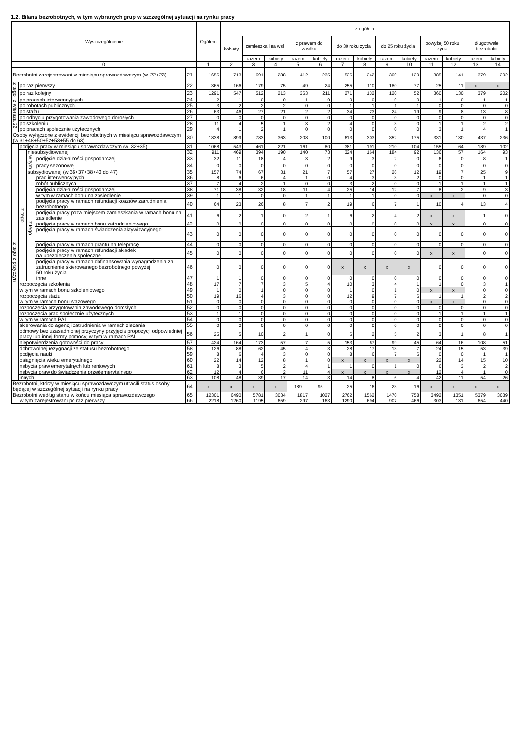1.2. Bilans bezrobotnych, w tym wybranych grup w szczególnej sytuacji na rynku pracy
| Wyszczególnienie | | | | | Ogółem | z ogółem | | | | | | | | | | | | |
| --- | --- | --- | --- | --- | --- | --- | --- | --- | --- | --- | --- | --- | --- | --- | --- | --- | --- | --- |
| | | | | | | kobiety | zamieszkali na wsi | | z prawem do zasiłku | | do 30 roku życia | | do 25 roku życia | | powyżej 50 roku życia | | długotrwale bezrobotni | |
| | | | | | | | razem | kobiety | razem | kobiety | razem | kobiety | razem | kobiety | razem | kobiety | razem | kobiety |
| 0 | | | | | 1 | 2 | 3 | 4 | 5 | 6 | 7 | 8 | 9 | 10 | 11 | 12 | 13 | 14 |
| Bezrobotni zarejestrowani w miesiącu sprawozdawczym (w. 22+23) | | | | 21 | 1656 | 713 | 691 | 288 | 412 | 235 | 526 | 242 | 300 | 129 | 385 | 141 | 379 | 202 |
| z tego | po raz pierwszy | | | 22 | 365 | 166 | 179 | 75 | 49 | 24 | 255 | 110 | 180 | 77 | 25 | 11 | x | x |
| | po raz kolejny | | | 23 | 1291 | 547 | 512 | 213 | 363 | 211 | 271 | 132 | 120 | 52 | 360 | 130 | 379 | 202 |
| z wiersza 22 | po pracach interwencyjnych | | | 24 | 2 | 1 | 0 | 0 | 1 | 0 | 0 | 0 | 0 | 0 | 1 | 0 | 1 | 1 |
| | po robotach publicznych | | | 25 | 3 | 2 | 2 | 2 | 0 | 0 | 1 | 1 | 1 | 1 | 0 | 0 | 0 | 0 |
| | po stażu | | | 26 | 63 | 46 | 27 | 21 | 2 | 2 | 34 | 23 | 24 | 19 | 9 | 8 | 13 | 8 |
| | po odbyciu przygotowania zawodowego dorosłych | | | 27 | 0 | 0 | 0 | 0 | 0 | 0 | 0 | 0 | 0 | 0 | 0 | 0 | 0 | 0 |
| | po szkoleniu | | | 28 | 11 | 4 | 5 | 1 | 3 | 2 | 4 | 0 | 3 | 0 | 1 | 1 | 2 | 2 |
| | po pracach społecznie użytecznych | | | 29 | 4 | 1 | 2 | 1 | 0 | 0 | 0 | 0 | 0 | 0 | 3 | 1 | 4 | 1 |
| Osoby wyłączone z ewidencji bezrobotnych w miesiącu sprawozdawczym (w.31+48+50+52+53+55 do 63) | | | | 30 | 1838 | 899 | 783 | 363 | 208 | 100 | 613 | 303 | 352 | 175 | 331 | 130 | 437 | 236 |
| z tego z przyczyn | podjęcia pracy w miesiącu sprawozdawczym (w. 32+35) | | | 31 | 1068 | 543 | 461 | 221 | 161 | 80 | 381 | 191 | 210 | 104 | 155 | 64 | 189 | 102 |
| | z tego | niesubsydiowanej | | 32 | 911 | 469 | 394 | 190 | 140 | 73 | 324 | 164 | 184 | 92 | 136 | 57 | 164 | 93 |
| | | w tym | podjęcie działalności gospodarczej | 33 | 32 | 11 | 18 | 4 | 3 | 2 | 9 | 3 | 2 | 0 | 6 | 0 | 8 | 1 |
| | | | pracy sezonowej | 34 | 0 | 0 | 0 | 0 | 0 | 0 | 0 | 0 | 0 | 0 | 0 | 0 | 0 | 0 |
| | | subsydiowanej (w.36+37+38+40 do 47) | | 35 | 157 | 74 | 67 | 31 | 21 | 7 | 57 | 27 | 26 | 12 | 19 | 7 | 25 | 9 |
| | | z tego | prac interwencyjnych | 36 | 8 | 6 | 6 | 4 | 1 | 0 | 4 | 3 | 3 | 2 | 0 | 0 | 1 | 1 |
| | | | robót publicznych | 37 | 7 | 4 | 2 | 1 | 0 | 0 | 3 | 2 | 0 | 0 | 1 | 1 | 1 | 1 |
| | | | podjęcia działalności gospodarczej | 38 | 71 | 38 | 32 | 18 | 11 | 4 | 25 | 14 | 12 | 7 | 8 | 2 | 9 | 3 |
| | | | w tym w ramach bonu na zasiedlenie | 39 | 1 | 1 | 0 | 0 | 1 | 1 | 1 | 1 | 0 | 0 | x | x | 0 | 0 |
| | | | podjęcia pracy w ramach refundacji kosztów zatrudnienia bezrobotnego | 40 | 64 | 23 | 26 | 8 | 7 | 2 | 19 | 6 | 7 | 1 | 10 | 4 | 13 | 4 |
| | | | podjęcia pracy poza miejscem zamieszkania w ramach bonu na zasiedlenie | 41 | 6 | 2 | 1 | 0 | 2 | 1 | 6 | 2 | 4 | 2 | x | x | 1 | 0 |
| | | | podjęcia pracy w ramach bonu zatrudnieniowego | 42 | 0 | 0 | 0 | 0 | 0 | 0 | 0 | 0 | 0 | 0 | x | x | 0 | 0 |
| | | | podjęcia pracy w ramach świadczenia aktywizacyjnego | 43 | 0 | 0 | 0 | 0 | 0 | 0 | 0 | 0 | 0 | 0 | 0 | 0 | 0 | 0 |
| | | | podjęcia pracy w ramach grantu na telepracę | 44 | 0 | 0 | 0 | 0 | 0 | 0 | 0 | 0 | 0 | 0 | 0 | 0 | 0 | 0 |
| | | | podjęcia pracy w ramach refundacji składek na ubezpieczenia społeczne | 45 | 0 | 0 | 0 | 0 | 0 | 0 | 0 | 0 | 0 | 0 | x | x | 0 | 0 |
| | | | podjęcia pracy w ramach dofinansowania wynagrodzenia za zatrudnienie skierowanego bezrobotnego powyżej 50 roku życia | 46 | 0 | 0 | 0 | 0 | 0 | 0 | x | x | x | x | 0 | 0 | 0 | 0 |
| | | | inne | 47 | 1 | 1 | 0 | 0 | 0 | 0 | 0 | 0 | 0 | 0 | 0 | 0 | 0 | 0 |
| | rozpoczęcia szkolenia | | | 48 | 17 | 7 | 7 | 3 | 5 | 4 | 10 | 3 | 4 | 1 | 1 | 0 | 3 | 1 |
| | w tym w ramach bonu szkoleniowego | | | 49 | 1 | 0 | 1 | 0 | 0 | 0 | 1 | 0 | 1 | 0 | x | x | 0 | 0 |
| | rozpoczęcia stażu | | | 50 | 19 | 16 | 4 | 3 | 0 | 0 | 12 | 9 | 7 | 6 | 1 | 1 | 2 | 2 |
| | w tym w ramach bonu stażowego | | | 51 | 0 | 0 | 0 | 0 | 0 | 0 | 0 | 0 | 0 | 0 | x | x | 0 | 0 |
| | rozpoczęcia przygotowania zawodowego dorosłych | | | 52 | 0 | 0 | 0 | 0 | 0 | 0 | 0 | 0 | 0 | 0 | 0 | 0 | 0 | 0 |
| | rozpoczęcia prac społecznie użytecznych | | | 53 | 1 | 1 | 0 | 0 | 0 | 0 | 0 | 0 | 0 | 0 | 1 | 1 | 1 | 1 |
| | w tym w ramach PAI | | | 54 | 0 | 0 | 0 | 0 | 0 | 0 | 0 | 0 | 0 | 0 | 0 | 0 | 0 | 0 |
| | skierowania do agencji zatrudnienia w ramach zlecania | | | 55 | 0 | 0 | 0 | 0 | 0 | 0 | 0 | 0 | 0 | 0 | 0 | 0 | 0 | 0 |
| | odmowy bez uzasadnionej przyczyny przyjęcia propozycji odpowiedniej pracy lub innej formy pomocy, w tym w ramach PAI | | | 56 | 25 | 5 | 10 | 2 | 1 | 0 | 6 | 2 | 5 | 2 | 3 | 1 | 8 | 1 |
| | niepotwierdzenia gotowości do pracy | | | 57 | 424 | 164 | 173 | 57 | 7 | 5 | 153 | 67 | 99 | 45 | 64 | 16 | 108 | 51 |
| | dobrowolnej rezygnacji ze statusu bezrobotnego | | | 58 | 126 | 88 | 62 | 45 | 4 | 3 | 28 | 17 | 13 | 7 | 24 | 15 | 53 | 39 |
| | podjęcia nauki | | | 59 | 8 | 6 | 4 | 3 | 0 | 0 | 8 | 6 | 7 | 6 | 0 | 0 | 1 | 1 |
| | osiągnięcia wieku emerytalnego | | | 60 | 22 | 14 | 12 | 8 | 1 | 0 | x | x | x | x | 22 | 14 | 15 | 10 |
| | nabycia praw emerytalnych lub rentowych | | | 61 | 8 | 3 | 5 | 2 | 4 | 1 | 1 | 0 | 1 | 0 | 6 | 3 | 2 | 2 |
| | nabycia praw do świadczenia przedemerytalnego | | | 62 | 12 | 4 | 6 | 2 | 11 | 4 | x | x | x | x | 12 | 4 | 1 | 0 |
| | innych | | | 63 | 108 | 48 | 39 | 17 | 14 | 3 | 14 | 8 | 6 | 4 | 42 | 11 | 54 | 26 |
| Bezrobotni, którzy w miesiącu sprawozdawczym utracili status osoby będącej w szczególnej sytuacji na rynku pracy | | | | 64 | x | x | x | x | 189 | 95 | 25 | 16 | 23 | 16 | x | x | x | x |
| Bezrobotni według stanu w końcu miesiąca sprawozdawczego | | | | 65 | 12301 | 6490 | 5781 | 3034 | 1817 | 1027 | 2762 | 1562 | 1470 | 758 | 3492 | 1351 | 5379 | 3039 |
| w tym zarejestrowani po raz pierwszy | | | | 66 | 2218 | 1260 | 1195 | 659 | 297 | 163 | 1290 | 694 | 907 | 466 | 303 | 131 | 654 | 440 |